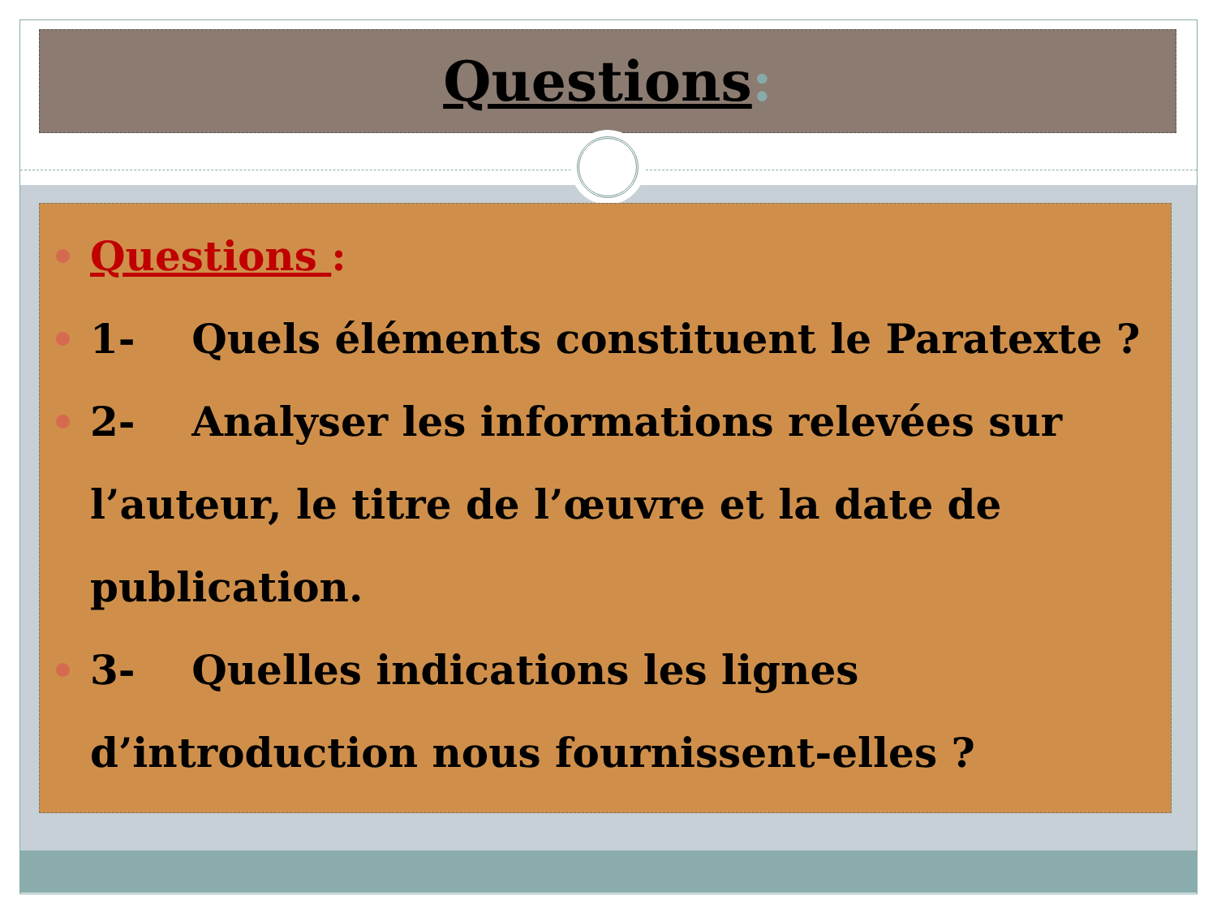Questions:
Questions :
1- Quels éléments constituent le Paratexte ?
2- Analyser les informations relevées sur l’auteur, le titre de l’œuvre et la date de publication.
3- Quelles indications les lignes d’introduction nous fournissent-elles ?